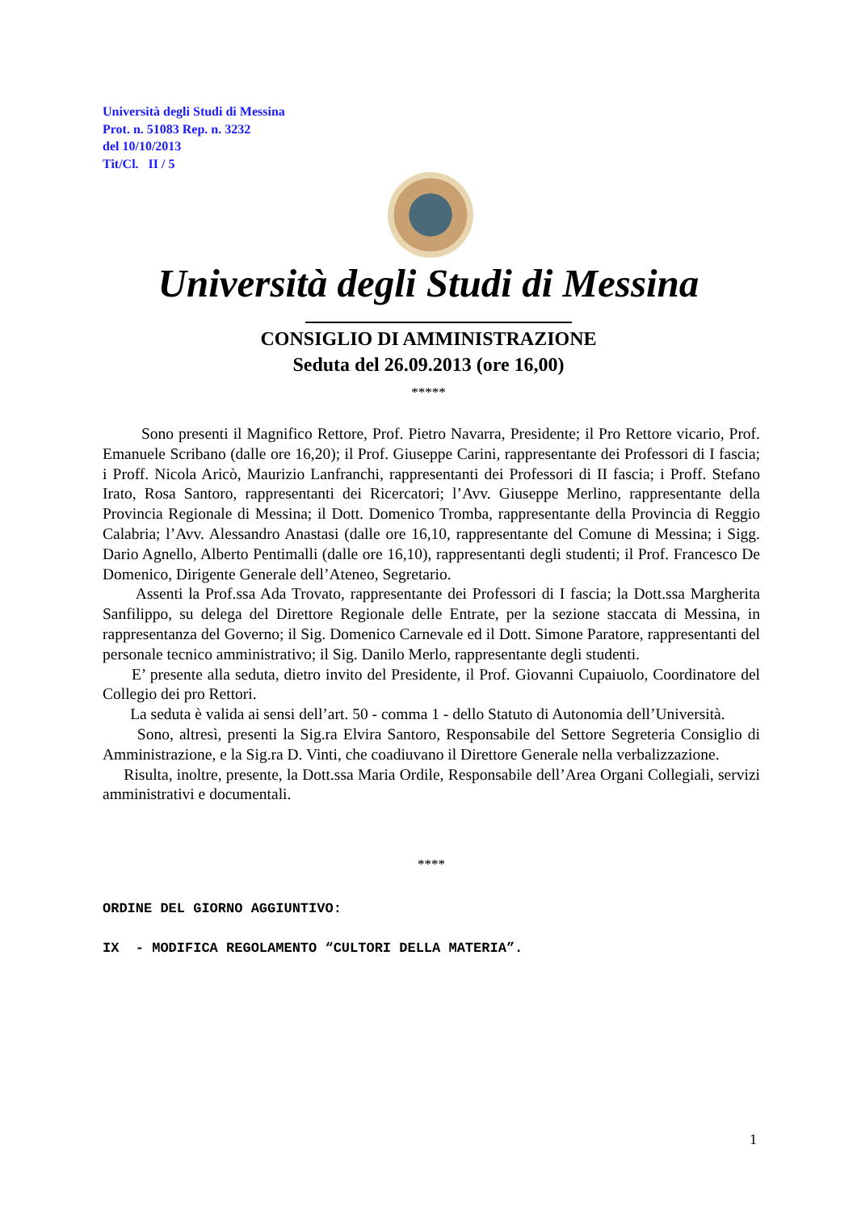Università degli Studi di Messina
Prot. n. 51083 Rep. n. 3232
del 10/10/2013
Tit/Cl. II / 5
Università degli Studi di Messina
CONSIGLIO DI AMMINISTRAZIONE
Seduta del 26.09.2013 (ore 16,00)
*****
Sono presenti il Magnifico Rettore, Prof. Pietro Navarra, Presidente; il Pro Rettore vicario, Prof. Emanuele Scribano (dalle ore 16,20); il Prof. Giuseppe Carini, rappresentante dei Professori di I fascia; i Proff. Nicola Aricò, Maurizio Lanfranchi, rappresentanti dei Professori di II fascia; i Proff. Stefano Irato, Rosa Santoro, rappresentanti dei Ricercatori; l’Avv. Giuseppe Merlino, rappresentante della Provincia Regionale di Messina; il Dott. Domenico Tromba, rappresentante della Provincia di Reggio Calabria; l’Avv. Alessandro Anastasi (dalle ore 16,10, rappresentante del Comune di Messina; i Sigg. Dario Agnello, Alberto Pentimalli (dalle ore 16,10), rappresentanti degli studenti; il Prof. Francesco De Domenico, Dirigente Generale dell’Ateneo, Segretario.
Assenti la Prof.ssa Ada Trovato, rappresentante dei Professori di I fascia; la Dott.ssa Margherita Sanfilippo, su delega del Direttore Regionale delle Entrate, per la sezione staccata di Messina, in rappresentanza del Governo; il Sig. Domenico Carnevale ed il Dott. Simone Paratore, rappresentanti del personale tecnico amministrativo; il Sig. Danilo Merlo, rappresentante degli studenti.
E’ presente alla seduta, dietro invito del Presidente, il Prof. Giovanni Cupaiuolo, Coordinatore del Collegio dei pro Rettori.
La seduta è valida ai sensi dell’art. 50 - comma 1 - dello Statuto di Autonomia dell’Università.
Sono, altresì, presenti la Sig.ra Elvira Santoro, Responsabile del Settore Segreteria Consiglio di Amministrazione, e la Sig.ra D. Vinti, che coadiuvano il Direttore Generale nella verbalizzazione.
Risulta, inoltre, presente, la Dott.ssa Maria Ordile, Responsabile dell’Area Organi Collegiali, servizi amministrativi e documentali.
****
ORDINE DEL GIORNO AGGIUNTIVO:
IX - MODIFICA REGOLAMENTO “CULTORI DELLA MATERIA”.
1